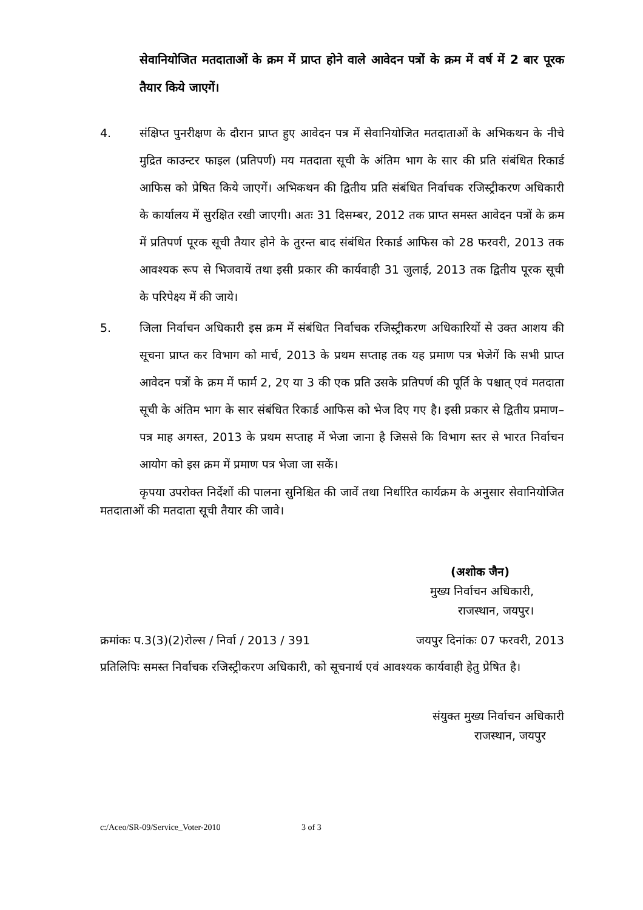सेवानियोजित मतदाताओं के क्रम में प्राप्त होने वाले आवेदन पत्रों के क्रम में वर्ष में 2 बार पूरक तैयार किये जाएगें।
4. संक्षिप्त पुनरीक्षण के दौरान प्राप्त हुए आवेदन पत्र में सेवानियोजित मतदाताओं के अभिकथन के नीचे मुद्रित काउन्टर फाइल (प्रतिपर्ण) मय मतदाता सूची के अंतिम भाग के सार की प्रति संबंधित रिकार्ड आफिस को प्रेषित किये जाएगें। अभिकथन की द्वितीय प्रति संबंधित निर्वाचक रजिस्ट्रीकरण अधिकारी के कार्यालय में सुरक्षित रखी जाएगी। अतः 31 दिसम्बर, 2012 तक प्राप्त समस्त आवेदन पत्रों के क्रम में प्रतिपर्ण पूरक सूची तैयार होने के तुरन्त बाद संबंधित रिकार्ड आफिस को 28 फरवरी, 2013 तक आवश्यक रूप से भिजवायें तथा इसी प्रकार की कार्यवाही 31 जुलाई, 2013 तक द्वितीय पूरक सूची के परिपेक्ष्य में की जाये।
5. जिला निर्वाचन अधिकारी इस क्रम में संबंधित निर्वाचक रजिस्ट्रीकरण अधिकारियों से उक्त आशय की सूचना प्राप्त कर विभाग को मार्च, 2013 के प्रथम सप्ताह तक यह प्रमाण पत्र भेजेगें कि सभी प्राप्त आवेदन पत्रों के क्रम में फार्म 2, 2ए या 3 की एक प्रति उसके प्रतिपर्ण की पूर्ति के पश्चात् एवं मतदाता सूची के अंतिम भाग के सार संबंधित रिकार्ड आफिस को भेज दिए गए है। इसी प्रकार से द्वितीय प्रमाण–पत्र माह अगस्त, 2013 के प्रथम सप्ताह में भेजा जाना है जिससे कि विभाग स्तर से भारत निर्वाचन आयोग को इस क्रम में प्रमाण पत्र भेजा जा सकें।
कृपया उपरोक्त निर्देशों की पालना सुनिश्चित की जावें तथा निर्धारित कार्यक्रम के अनुसार सेवानियोजित मतदाताओं की मतदाता सूची तैयार की जावे।
(अशोक जैन)
मुख्य निर्वाचन अधिकारी,
राजस्थान, जयपुर।
क्रमांकः प.3(3)(2)रोल्स / निर्वा / 2013 / 391 जयपुर दिनांकः 07 फरवरी, 2013
प्रतिलिपिः समस्त निर्वाचक रजिस्ट्रीकरण अधिकारी, को सूचनार्थ एवं आवश्यक कार्यवाही हेतु प्रेषित है।
संयुक्त मुख्य निर्वाचन अधिकारी
राजस्थान, जयपुर
c:/Aceo/SR-09/Service_Voter-2010 3 of 3